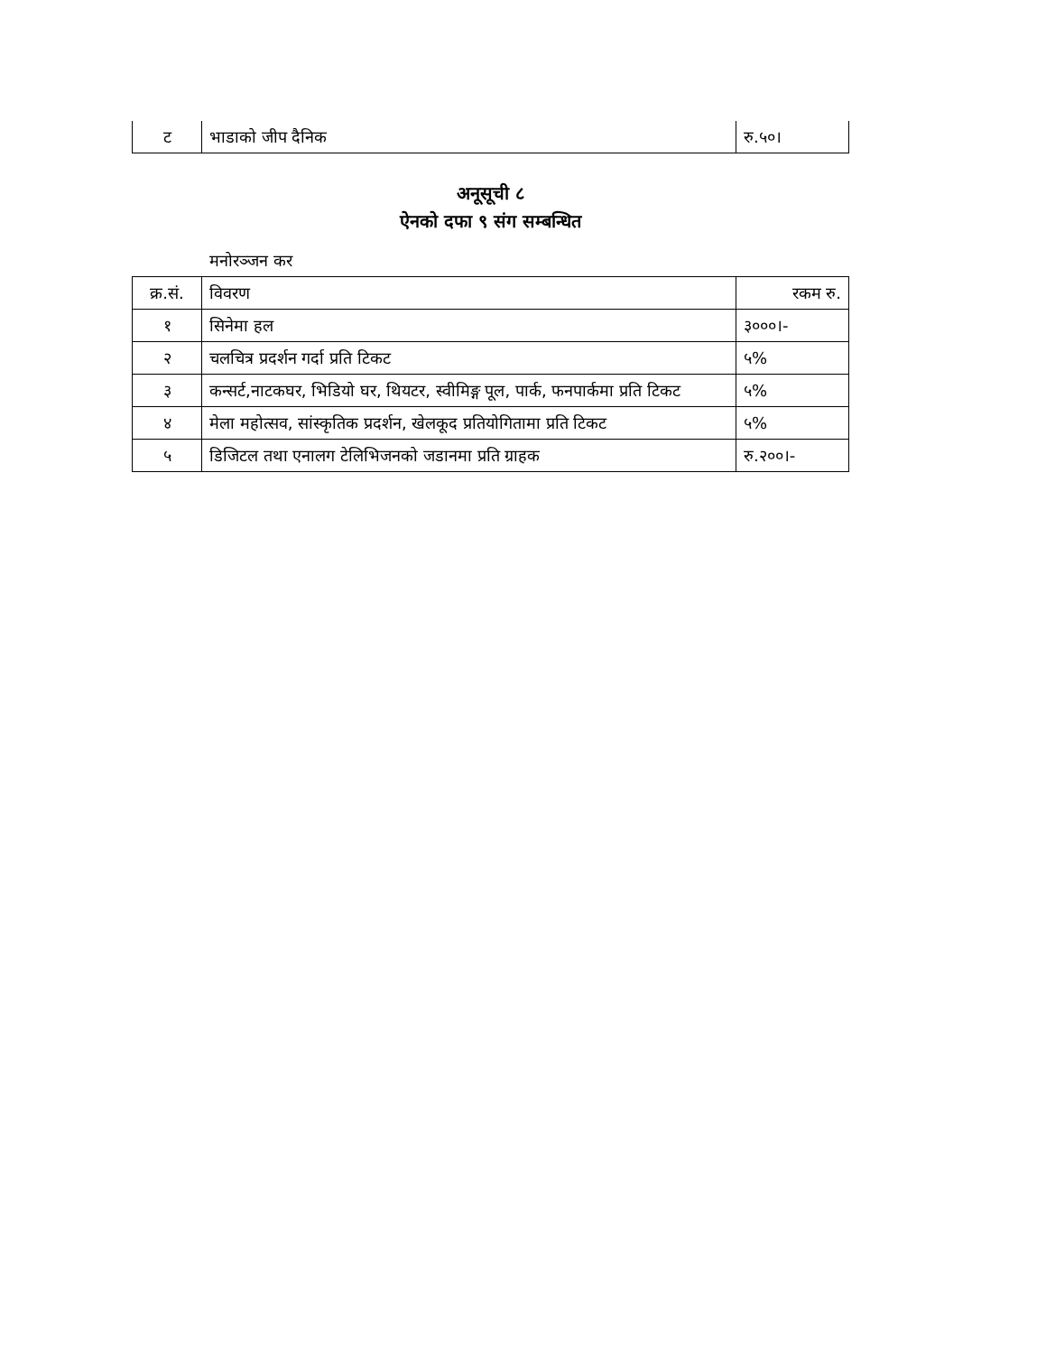| ट | भाडाको जीप दैनिक | रु.५०। |
अनूसूची ८
ऐनको दफा ९ संग सम्बन्धित
मनोरञ्जन कर
| क्र.सं. | विवरण | रकम रु. |
| १ | सिनेमा हल | ३०००।- |
| २ | चलचित्र प्रदर्शन गर्दा प्रति टिकट | ५% |
| ३ | कन्सर्ट,नाटकघर, भिडियो घर, थियटर, स्वीमिङ्ग पूल, पार्क, फनपार्कमा प्रति टिकट | ५% |
| ४ | मेला महोत्सव, सांस्कृतिक प्रदर्शन, खेलकूद प्रतियोगितामा प्रति टिकट | ५% |
| ५ | डिजिटल तथा एनालग टेलिभिजनको जडानमा प्रति ग्राहक | रु.२००।- |